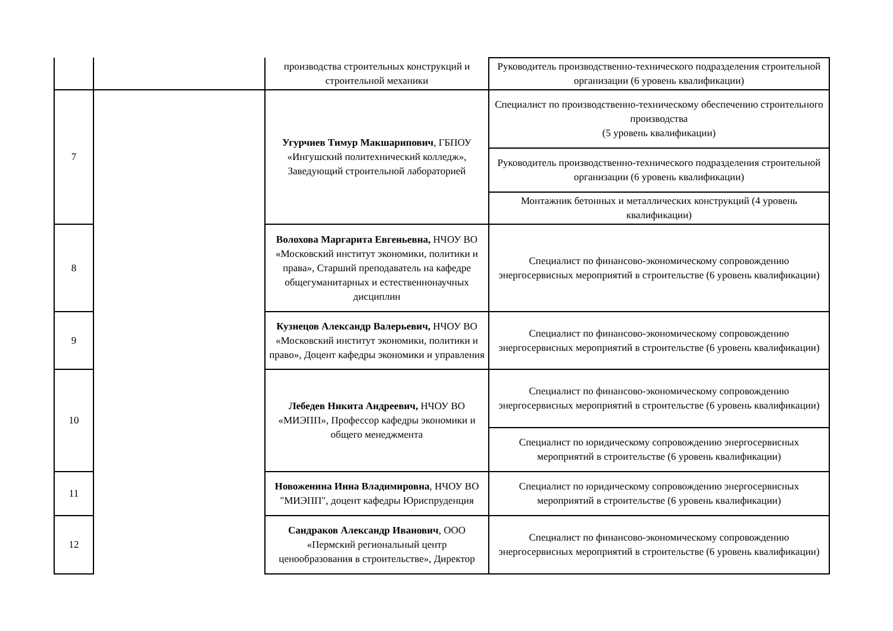| | | производства строительных конструкций и строительной механики | Руководитель производственно-технического подразделения строительной организации (6 уровень квалификации) |
| 7 | | Угурчиев Тимур Макшарипович , ГБПОУ «Ингушский политехнический колледж», Заведующий строительной лабораторией | Специалист по производственно-техническому обеспечению строительного производства (5 уровень квалификации) |
| | | | Руководитель производственно-технического подразделения строительной организации (6 уровень квалификации) |
| | | | Монтажник бетонных и металлических конструкций (4 уровень квалификации) |
| 8 | | Волохова Маргарита Евгеньевна, НЧОУ ВО «Московский институт экономики, политики и права», Старший преподаватель на кафедре общегуманитарных и естественнонаучных дисциплин | Специалист по финансово-экономическому сопровождению энергосервисных мероприятий в строительстве (6 уровень квалификации) |
| 9 | | Кузнецов Александр Валерьевич, НЧОУ ВО «Московский институт экономики, политики и право», Доцент кафедры экономики и управления | Специалист по финансово-экономическому сопровождению энергосервисных мероприятий в строительстве (6 уровень квалификации) |
| 10 | | Лебедев Никита Андреевич, НЧОУ ВО «МИЭПП», Профессор кафедры экономики и общего менеджмента | Специалист по финансово-экономическому сопровождению энергосервисных мероприятий в строительстве (6 уровень квалификации) |
| | | | Специалист по юридическому сопровождению энергосервисных мероприятий в строительстве (6 уровень квалификации) |
| 11 | | Новоженина Инна Владимировна , НЧОУ ВО "МИЭПП", доцент кафедры Юриспруденция | Специалист по юридическому сопровождению энергосервисных мероприятий в строительстве (6 уровень квалификации) |
| 12 | | Сандраков Александр Иванович , ООО «Пермский региональный центр ценообразования в строительстве», Директор | Специалист по финансово-экономическому сопровождению энергосервисных мероприятий в строительстве (6 уровень квалификации) |